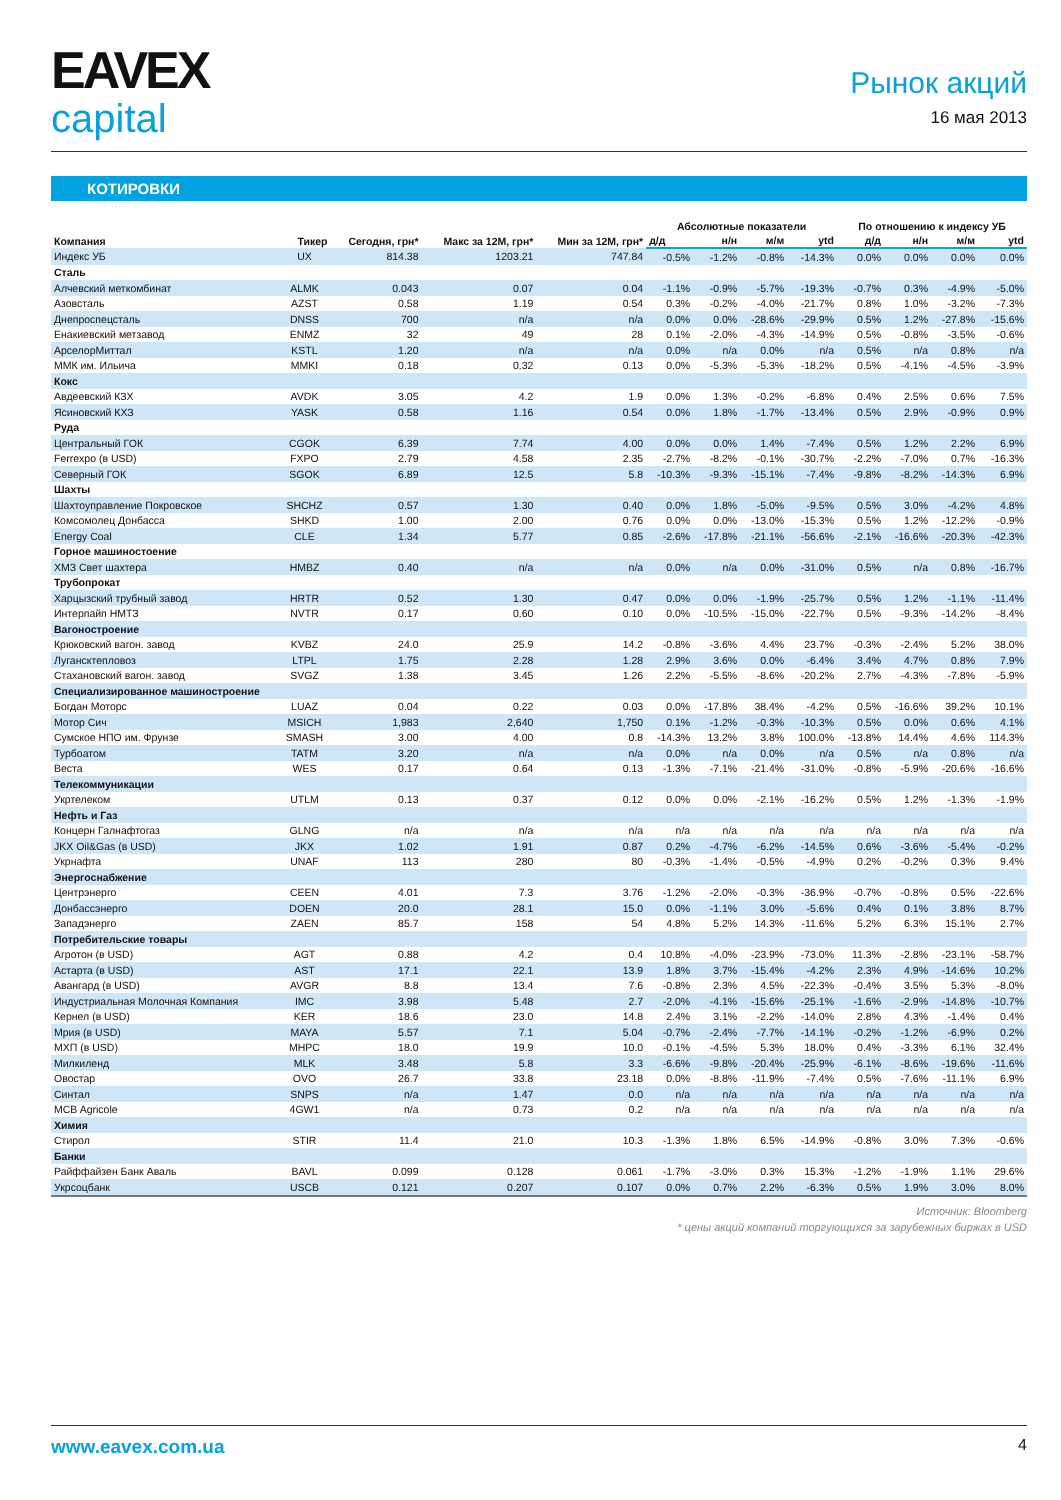EAVEX
capital
Рынок акций
16 мая 2013
КОТИРОВКИ
| Компания | Тикер | Сегодня, грн* | Макс за 12М, грн* | Мин за 12М, грн* | Абсолютные показатели | | | | По отношению к индексу УБ | | | |
| --- | --- | --- | --- | --- | --- | --- | --- | --- | --- | --- | --- | --- |
| | | | | | д/д | н/н | м/м | ytd | д/д | н/н | м/м | ytd |
| Индекс УБ | UX | 814.38 | 1203.21 | 747.84 | -0.5% | -1.2% | -0.8% | -14.3% | 0.0% | 0.0% | 0.0% | 0.0% |
| Сталь | | | | | | | | | | | | |
| Алчевский меткомбинат | ALMK | 0.043 | 0.07 | 0.04 | -1.1% | -0.9% | -5.7% | -19.3% | -0.7% | 0.3% | -4.9% | -5.0% |
| Азовсталь | AZST | 0.58 | 1.19 | 0.54 | 0.3% | -0.2% | -4.0% | -21.7% | 0.8% | 1.0% | -3.2% | -7.3% |
| Днепроспецсталь | DNSS | 700 | n/a | n/a | 0.0% | 0.0% | -28.6% | -29.9% | 0.5% | 1.2% | -27.8% | -15.6% |
| Енакиевский метзавод | ENMZ | 32 | 49 | 28 | 0.1% | -2.0% | -4.3% | -14.9% | 0.5% | -0.8% | -3.5% | -0.6% |
| АрселорМиттал | KSTL | 1.20 | n/a | n/a | 0.0% | n/a | 0.0% | n/a | 0.5% | n/a | 0.8% | n/a |
| ММК им. Ильича | MMKI | 0.18 | 0.32 | 0.13 | 0.0% | -5.3% | -5.3% | -18.2% | 0.5% | -4.1% | -4.5% | -3.9% |
| Кокс | | | | | | | | | | | | |
| Авдеевский КЗХ | AVDK | 3.05 | 4.2 | 1.9 | 0.0% | 1.3% | -0.2% | -6.8% | 0.4% | 2.5% | 0.6% | 7.5% |
| Ясиновский КХЗ | YASK | 0.58 | 1.16 | 0.54 | 0.0% | 1.8% | -1.7% | -13.4% | 0.5% | 2.9% | -0.9% | 0.9% |
| Руда | | | | | | | | | | | | |
| Центральный ГОК | CGOK | 6.39 | 7.74 | 4.00 | 0.0% | 0.0% | 1.4% | -7.4% | 0.5% | 1.2% | 2.2% | 6.9% |
| Ferrexpo (в USD) | FXPO | 2.79 | 4.58 | 2.35 | -2.7% | -8.2% | -0.1% | -30.7% | -2.2% | -7.0% | 0.7% | -16.3% |
| Северный ГОК | SGOK | 6.89 | 12.5 | 5.8 | -10.3% | -9.3% | -15.1% | -7.4% | -9.8% | -8.2% | -14.3% | 6.9% |
| Шахты | | | | | | | | | | | | |
| Шахтоуправление Покровское | SHCHZ | 0.57 | 1.30 | 0.40 | 0.0% | 1.8% | -5.0% | -9.5% | 0.5% | 3.0% | -4.2% | 4.8% |
| Комсомолец Донбасса | SHKD | 1.00 | 2.00 | 0.76 | 0.0% | 0.0% | -13.0% | -15.3% | 0.5% | 1.2% | -12.2% | -0.9% |
| Energy Coal | CLE | 1.34 | 5.77 | 0.85 | -2.6% | -17.8% | -21.1% | -56.6% | -2.1% | -16.6% | -20.3% | -42.3% |
| Горное машиностоение | | | | | | | | | | | | |
| ХМЗ Свет шахтера | HMBZ | 0.40 | n/a | n/a | 0.0% | n/a | 0.0% | -31.0% | 0.5% | n/a | 0.8% | -16.7% |
| Трубопрокат | | | | | | | | | | | | |
| Харцызский трубный завод | HRTR | 0.52 | 1.30 | 0.47 | 0.0% | 0.0% | -1.9% | -25.7% | 0.5% | 1.2% | -1.1% | -11.4% |
| Интерпайп НМТЗ | NVTR | 0.17 | 0.60 | 0.10 | 0.0% | -10.5% | -15.0% | -22.7% | 0.5% | -9.3% | -14.2% | -8.4% |
| Вагоностроение | | | | | | | | | | | | |
| Крюковский вагон. завод | KVBZ | 24.0 | 25.9 | 14.2 | -0.8% | -3.6% | 4.4% | 23.7% | -0.3% | -2.4% | 5.2% | 38.0% |
| Лугансктепловоз | LTPL | 1.75 | 2.28 | 1.28 | 2.9% | 3.6% | 0.0% | -6.4% | 3.4% | 4.7% | 0.8% | 7.9% |
| Стахановский вагон. завод | SVGZ | 1.38 | 3.45 | 1.26 | 2.2% | -5.5% | -8.6% | -20.2% | 2.7% | -4.3% | -7.8% | -5.9% |
| Специализированное машиностроение | | | | | | | | | | | | |
| Богдан Моторс | LUAZ | 0.04 | 0.22 | 0.03 | 0.0% | -17.8% | 38.4% | -4.2% | 0.5% | -16.6% | 39.2% | 10.1% |
| Мотор Сич | MSICH | 1,983 | 2,640 | 1,750 | 0.1% | -1.2% | -0.3% | -10.3% | 0.5% | 0.0% | 0.6% | 4.1% |
| Сумское НПО им. Фрунзе | SMASH | 3.00 | 4.00 | 0.8 | -14.3% | 13.2% | 3.8% | 100.0% | -13.8% | 14.4% | 4.6% | 114.3% |
| Турбоатом | TATM | 3.20 | n/a | n/a | 0.0% | n/a | 0.0% | n/a | 0.5% | n/a | 0.8% | n/a |
| Веста | WES | 0.17 | 0.64 | 0.13 | -1.3% | -7.1% | -21.4% | -31.0% | -0.8% | -5.9% | -20.6% | -16.6% |
| Телекоммуникации | | | | | | | | | | | | |
| Укртелеком | UTLM | 0.13 | 0.37 | 0.12 | 0.0% | 0.0% | -2.1% | -16.2% | 0.5% | 1.2% | -1.3% | -1.9% |
| Нефть и Газ | | | | | | | | | | | | |
| Концерн Галнафтогаз | GLNG | n/a | n/a | n/a | n/a | n/a | n/a | n/a | n/a | n/a | n/a | n/a |
| JKX Oil&Gas (в USD) | JKX | 1.02 | 1.91 | 0.87 | 0.2% | -4.7% | -6.2% | -14.5% | 0.6% | -3.6% | -5.4% | -0.2% |
| Укрнафта | UNAF | 113 | 280 | 80 | -0.3% | -1.4% | -0.5% | -4.9% | 0.2% | -0.2% | 0.3% | 9.4% |
| Энергоснабжение | | | | | | | | | | | | |
| Центрэнерго | CEEN | 4.01 | 7.3 | 3.76 | -1.2% | -2.0% | -0.3% | -36.9% | -0.7% | -0.8% | 0.5% | -22.6% |
| Донбассэнерго | DOEN | 20.0 | 28.1 | 15.0 | 0.0% | -1.1% | 3.0% | -5.6% | 0.4% | 0.1% | 3.8% | 8.7% |
| Западэнерго | ZAEN | 85.7 | 158 | 54 | 4.8% | 5.2% | 14.3% | -11.6% | 5.2% | 6.3% | 15.1% | 2.7% |
| Потребительские товары | | | | | | | | | | | | |
| Агротон (в USD) | AGT | 0.88 | 4.2 | 0.4 | 10.8% | -4.0% | -23.9% | -73.0% | 11.3% | -2.8% | -23.1% | -58.7% |
| Астарта (в USD) | AST | 17.1 | 22.1 | 13.9 | 1.8% | 3.7% | -15.4% | -4.2% | 2.3% | 4.9% | -14.6% | 10.2% |
| Авангард (в USD) | AVGR | 8.8 | 13.4 | 7.6 | -0.8% | 2.3% | 4.5% | -22.3% | -0.4% | 3.5% | 5.3% | -8.0% |
| Индустриальная Молочная Компания | IMC | 3.98 | 5.48 | 2.7 | -2.0% | -4.1% | -15.6% | -25.1% | -1.6% | -2.9% | -14.8% | -10.7% |
| Кернел (в USD) | KER | 18.6 | 23.0 | 14.8 | 2.4% | 3.1% | -2.2% | -14.0% | 2.8% | 4.3% | -1.4% | 0.4% |
| Мрия (в USD) | MAYA | 5.57 | 7.1 | 5.04 | -0.7% | -2.4% | -7.7% | -14.1% | -0.2% | -1.2% | -6.9% | 0.2% |
| МХП (в USD) | MHPC | 18.0 | 19.9 | 10.0 | -0.1% | -4.5% | 5.3% | 18.0% | 0.4% | -3.3% | 6.1% | 32.4% |
| Милкиленд | MLK | 3.48 | 5.8 | 3.3 | -6.6% | -9.8% | -20.4% | -25.9% | -6.1% | -8.6% | -19.6% | -11.6% |
| Овостар | OVO | 26.7 | 33.8 | 23.18 | 0.0% | -8.8% | -11.9% | -7.4% | 0.5% | -7.6% | -11.1% | 6.9% |
| Синтал | SNPS | n/a | 1.47 | 0.0 | n/a | n/a | n/a | n/a | n/a | n/a | n/a | n/a |
| MCB Agricole | 4GW1 | n/a | 0.73 | 0.2 | n/a | n/a | n/a | n/a | n/a | n/a | n/a | n/a |
| Химия | | | | | | | | | | | | |
| Стирол | STIR | 11.4 | 21.0 | 10.3 | -1.3% | 1.8% | 6.5% | -14.9% | -0.8% | 3.0% | 7.3% | -0.6% |
| Банки | | | | | | | | | | | | |
| Райффайзен Банк Аваль | BAVL | 0.099 | 0.128 | 0.061 | -1.7% | -3.0% | 0.3% | 15.3% | -1.2% | -1.9% | 1.1% | 29.6% |
| Укрсоцбанк | USCB | 0.121 | 0.207 | 0.107 | 0.0% | 0.7% | 2.2% | -6.3% | 0.5% | 1.9% | 3.0% | 8.0% |
Источник: Bloomberg
* цены акций компаний торгующихся за зарубежных биржах в USD
www.eavex.com.ua 4